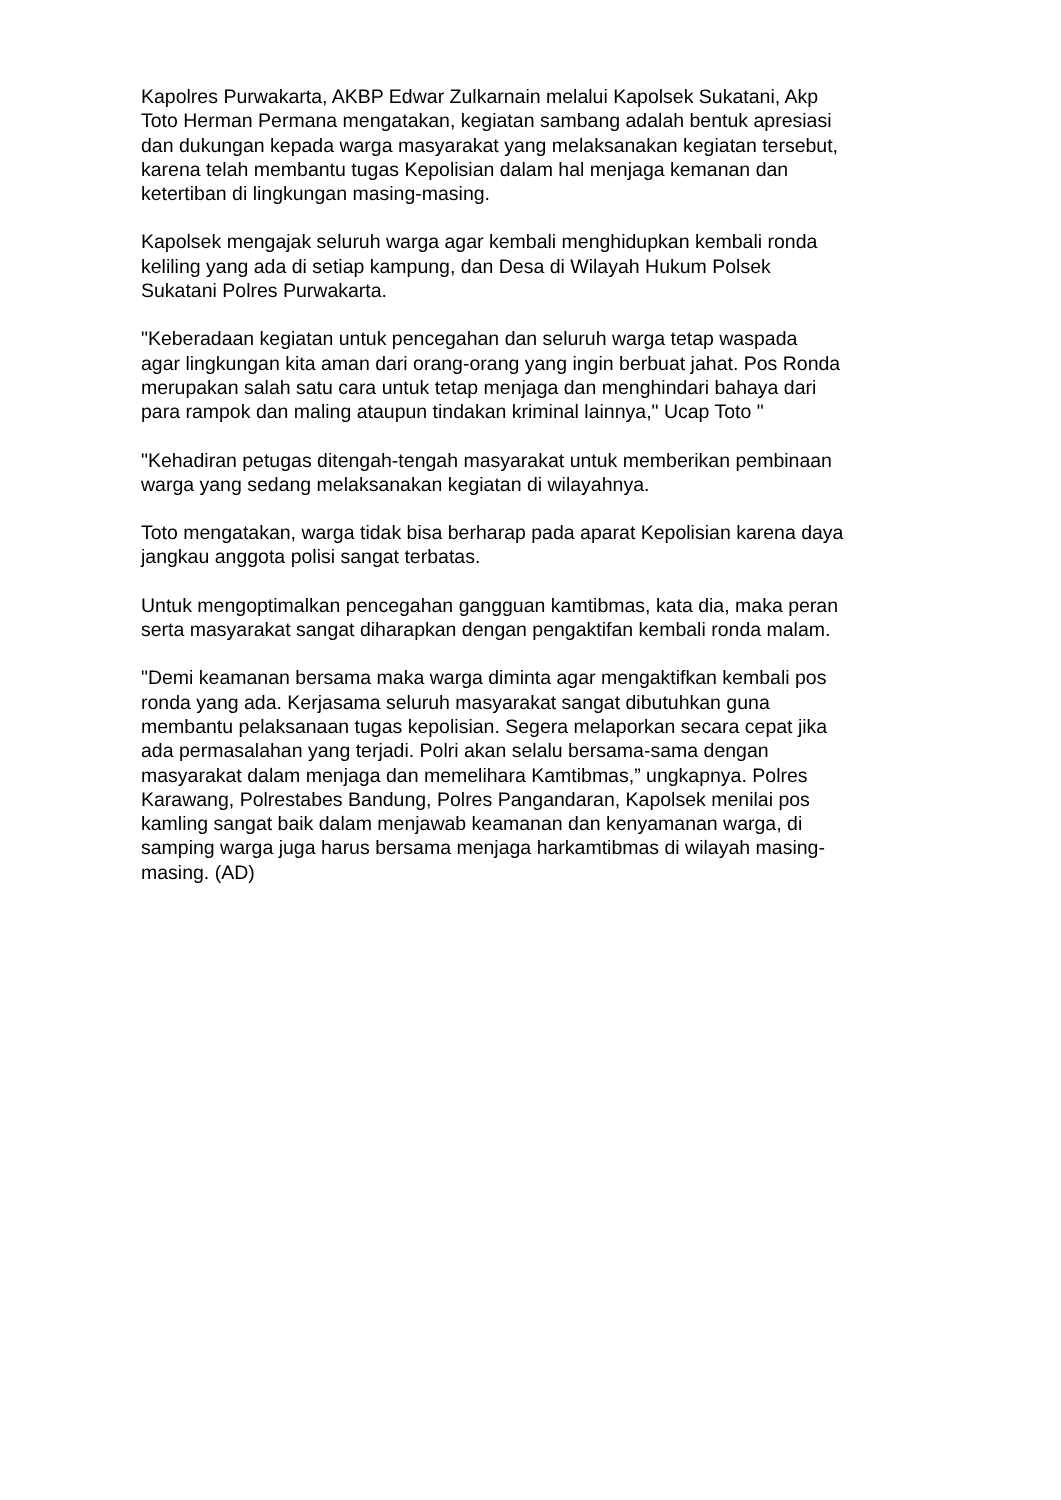Kapolres Purwakarta, AKBP Edwar Zulkarnain melalui Kapolsek Sukatani, Akp Toto Herman Permana mengatakan, kegiatan sambang adalah bentuk apresiasi dan dukungan kepada warga masyarakat yang melaksanakan kegiatan tersebut, karena telah membantu tugas Kepolisian dalam hal menjaga kemanan dan ketertiban di lingkungan masing-masing.
Kapolsek mengajak seluruh warga agar kembali menghidupkan kembali ronda keliling yang ada di setiap kampung, dan Desa di Wilayah Hukum Polsek Sukatani Polres Purwakarta.
"Keberadaan kegiatan untuk pencegahan dan seluruh warga tetap waspada agar lingkungan kita aman dari orang-orang yang ingin berbuat jahat. Pos Ronda merupakan salah satu cara untuk tetap menjaga dan menghindari bahaya dari para rampok dan maling ataupun tindakan kriminal lainnya," Ucap Toto "
"Kehadiran petugas ditengah-tengah masyarakat untuk memberikan pembinaan warga yang sedang melaksanakan kegiatan di wilayahnya.
Toto mengatakan, warga tidak bisa berharap pada aparat Kepolisian karena daya jangkau anggota polisi sangat terbatas.
Untuk mengoptimalkan pencegahan gangguan kamtibmas, kata dia, maka peran serta masyarakat sangat diharapkan dengan pengaktifan kembali ronda malam.
"Demi keamanan bersama maka warga diminta agar mengaktifkan kembali pos ronda yang ada. Kerjasama seluruh masyarakat sangat dibutuhkan guna membantu pelaksanaan tugas kepolisian. Segera melaporkan secara cepat jika ada permasalahan yang terjadi. Polri akan selalu bersama-sama dengan masyarakat dalam menjaga dan memelihara Kamtibmas,” ungkapnya. Polres Karawang, Polrestabes Bandung, Polres Pangandaran, Kapolsek menilai pos kamling sangat baik dalam menjawab keamanan dan kenyamanan warga, di samping warga juga harus bersama menjaga harkamtibmas di wilayah masing- masing. (AD)